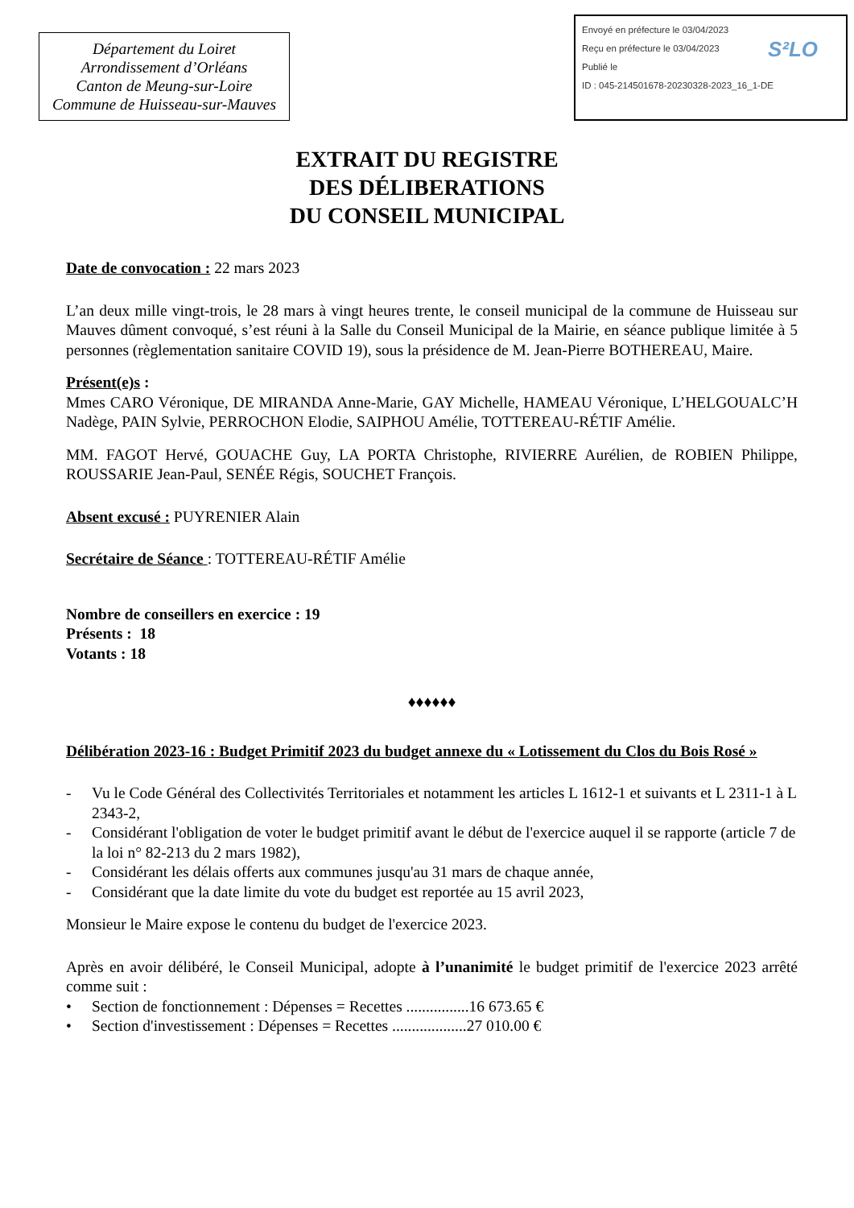Département du Loiret
Arrondissement d’Orléans
Canton de Meung-sur-Loire
Commune de Huisseau-sur-Mauves
Envoyé en préfecture le 03/04/2023
Reçu en préfecture le 03/04/2023
Publié le
ID : 045-214501678-20230328-2023_16_1-DE
S²LO
EXTRAIT DU REGISTRE
DES DÉLIBERATIONS
DU CONSEIL MUNICIPAL
Date de convocation : 22 mars 2023
L’an deux mille vingt-trois, le 28 mars à vingt heures trente, le conseil municipal de la commune de Huisseau sur Mauves dûment convoqué, s’est réuni à la Salle du Conseil Municipal de la Mairie, en séance publique limitée à 5 personnes (règlementation sanitaire COVID 19), sous la présidence de M. Jean-Pierre BOTHEREAU, Maire.
Présent(e)s :
Mmes CARO Véronique, DE MIRANDA Anne-Marie, GAY Michelle, HAMEAU Véronique, L’HELGOUALC’H Nadège, PAIN Sylvie, PERROCHON Elodie, SAIPHOU Amélie, TOTTEREAU-RÉTIF Amélie.
MM. FAGOT Hervé, GOUACHE Guy, LA PORTA Christophe, RIVIERRE Aurélien, de ROBIEN Philippe, ROUSSARIE Jean-Paul, SENÉE Régis, SOUCHET François.
Absent excusé : PUYRENIER Alain
Secrétaire de Séance : TOTTEREAU-RÉTIF Amélie
Nombre de conseillers en exercice : 19
Présents : 18
Votants : 18
♦♦♦♦♦♦
Délibération 2023-16 : Budget Primitif 2023 du budget annexe du « Lotissement du Clos du Bois Rosé »
- Vu le Code Général des Collectivités Territoriales et notamment les articles L 1612-1 et suivants et L 2311-1 à L 2343-2,
- Considérant l'obligation de voter le budget primitif avant le début de l'exercice auquel il se rapporte (article 7 de la loi n° 82-213 du 2 mars 1982),
- Considérant les délais offerts aux communes jusqu'au 31 mars de chaque année,
- Considérant que la date limite du vote du budget est reportée au 15 avril 2023,
Monsieur le Maire expose le contenu du budget de l'exercice 2023.
Après en avoir délibéré, le Conseil Municipal, adopte à l’unanimité le budget primitif de l'exercice 2023 arrêté comme suit :
• Section de fonctionnement : Dépenses = Recettes ................16 673.65 €
• Section d'investissement : Dépenses = Recettes ...................27 010.00 €